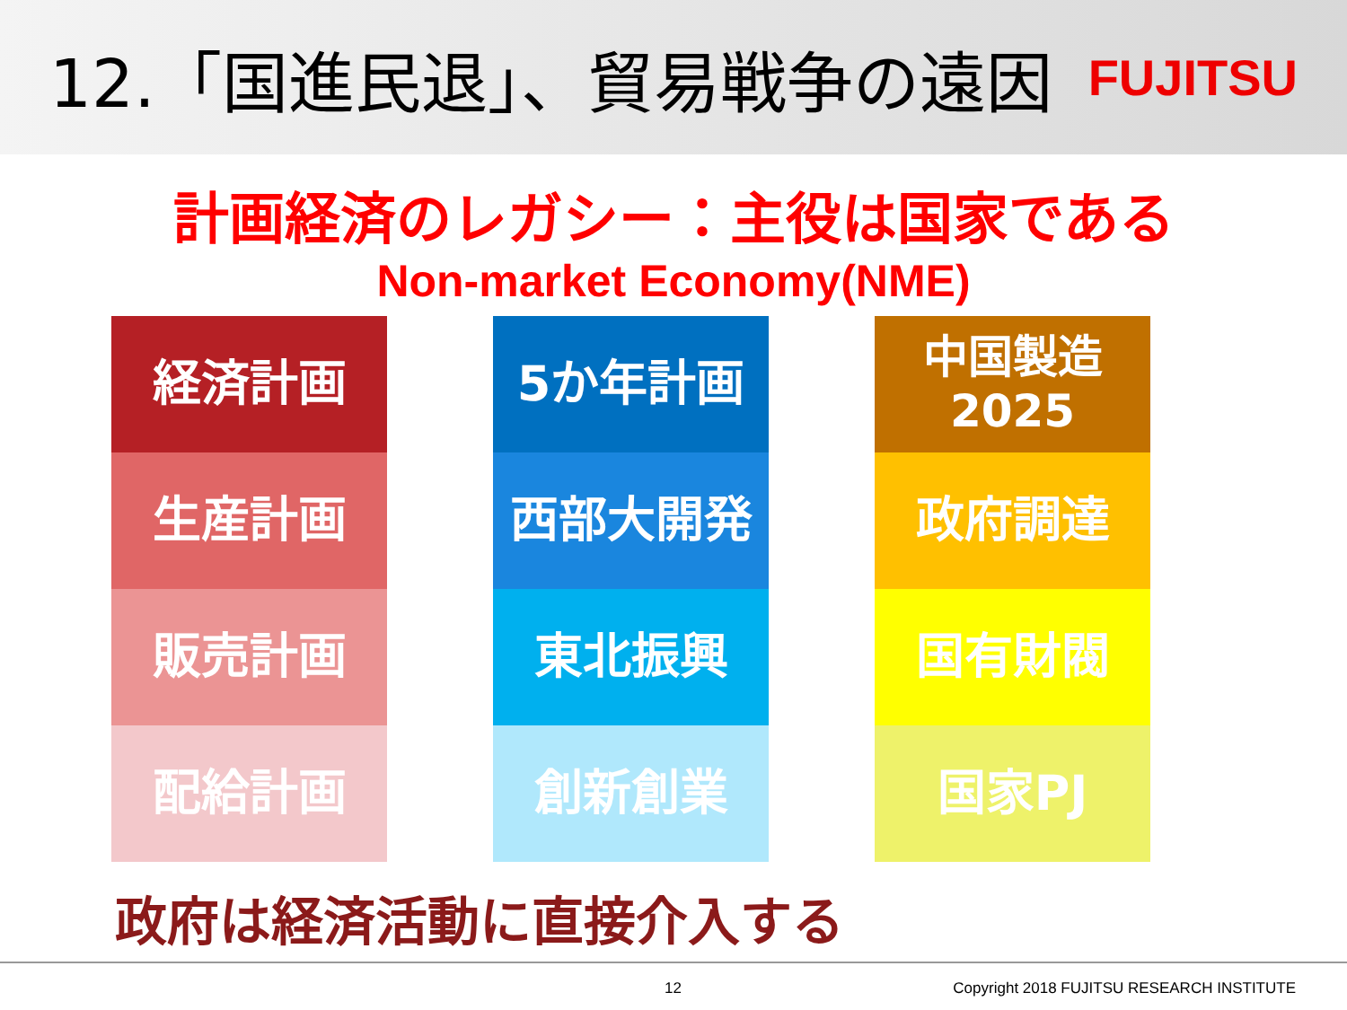12.「国進民退」、貿易戦争の遠因
FUJITSU
計画経済のレガシー：主役は国家である
Non-market Economy(NME)
経済計画
生産計画
販売計画
配給計画
5か年計画
西部大開発
東北振興
創新創業
中国製造
2025
政府調達
国有財閥
国家PJ
政府は経済活動に直接介入する
12 Copyright 2018 FUJITSU RESEARCH INSTITUTE